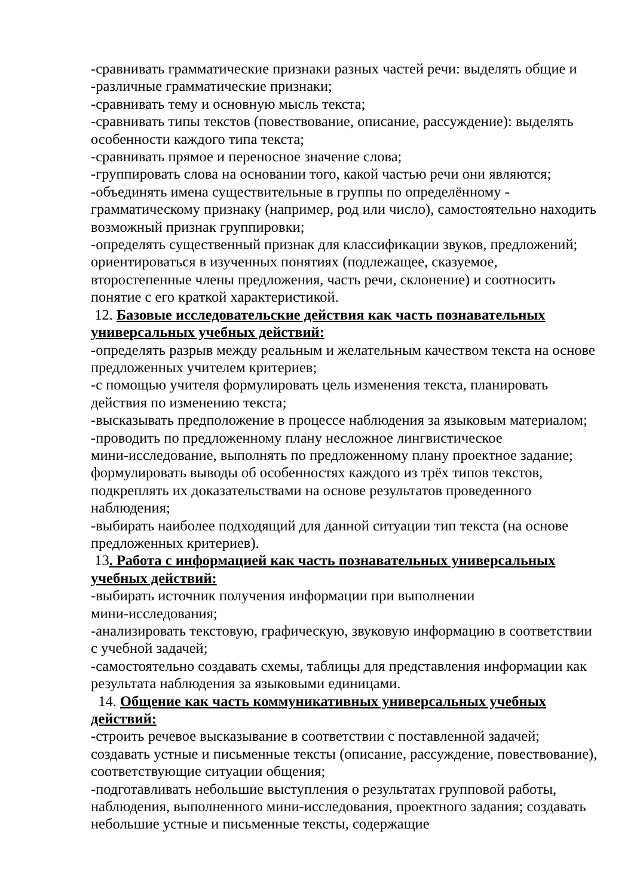-сравнивать грамматические признаки разных частей речи: выделять общие и
-различные грамматические признаки;
-сравнивать тему и основную мысль текста;
-сравнивать типы текстов (повествование, описание, рассуждение): выделять особенности каждого типа текста;
-сравнивать прямое и переносное значение слова;
-группировать слова на основании того, какой частью речи они являются;
-объединять имена существительные в группы по определённому - грамматическому признаку (например, род или число), самостоятельно находить возможный признак группировки;
-определять существенный признак для классификации звуков, предложений; ориентироваться в изученных понятиях (подлежащее, сказуемое, второстепенные члены предложения, часть речи, склонение) и соотносить понятие с его краткой характеристикой.
12. Базовые исследовательские действия как часть познавательных универсальных учебных действий:
-определять разрыв между реальным и желательным качеством текста на основе предложенных учителем критериев;
-с помощью учителя формулировать цель изменения текста, планировать действия по изменению текста;
-высказывать предположение в процессе наблюдения за языковым материалом;
-проводить по предложенному плану несложное лингвистическое
мини-исследование, выполнять по предложенному плану проектное задание; формулировать выводы об особенностях каждого из трёх типов текстов, подкреплять их доказательствами на основе результатов проведенного наблюдения;
-выбирать наиболее подходящий для данной ситуации тип текста (на основе предложенных критериев).
13. Работа с информацией как часть познавательных универсальных учебных действий:
-выбирать источник получения информации при выполнении
мини-исследования;
-анализировать текстовую, графическую, звуковую информацию в соответствии с учебной задачей;
-самостоятельно создавать схемы, таблицы для представления информации как результата наблюдения за языковыми единицами.
14. Общение как часть коммуникативных универсальных учебных действий:
-строить речевое высказывание в соответствии с поставленной задачей; создавать устные и письменные тексты (описание, рассуждение, повествование), соответствующие ситуации общения;
-подготавливать небольшие выступления о результатах групповой работы, наблюдения, выполненного мини-исследования, проектного задания; создавать небольшие устные и письменные тексты, содержащие